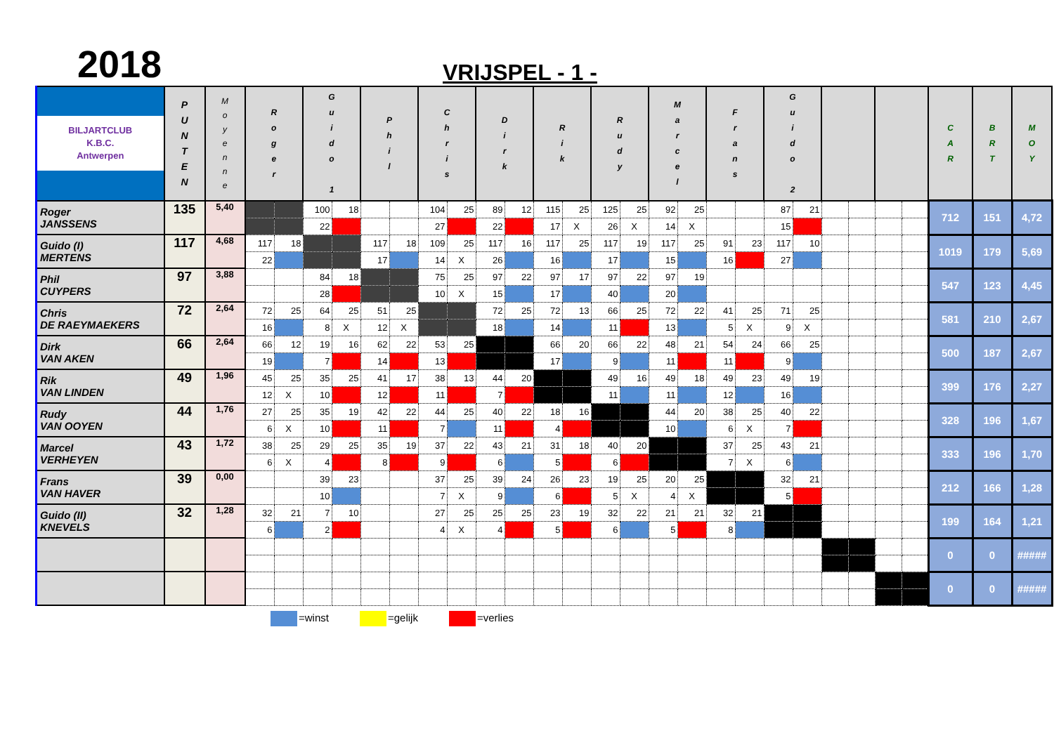2018
VRIJSPEL - 1 -
| BILJARTCLUB K.B.C. Antwerpen | P U N T E N | M o y e n n e | R o g e r | | G u i d o 1 | | P h i l | | C h r i s | | D i r k | | R i k | | R u d y | | M a r c e l | | F r a n s | | G u i d o 2 | | | | | | C A R | B R T | M O Y |
| --- | --- | --- | --- | --- | --- | --- | --- | --- | --- | --- | --- | --- | --- | --- | --- | --- | --- | --- | --- | --- | --- | --- | --- | --- | --- | --- | --- | --- | --- |
| Roger JANSSENS | 135 | 5,40 | | | 100 | 18 | | | 104 | 25 | 89 | 12 | 115 | 25 | 125 | 25 | 92 | 25 | | | 87 | 21 | | | | | 712 | 151 | 4,72 |
| | | | | | 22 | | | | 27 | | 22 | | 17 | X | 26 | X | 14 | X | | | 15 | | | | | | | | |
| Guido (I) MERTENS | 117 | 4,68 | 117 | 18 | | | 117 | 18 | 109 | 25 | 117 | 16 | 117 | 25 | 117 | 19 | 117 | 25 | 91 | 23 | 117 | 10 | | | | | 1019 | 179 | 5,69 |
| | | | 22 | | | | 17 | | 14 | X | 26 | | 16 | | 17 | | 15 | | 16 | | 27 | | | | | | | | |
| Phil CUYPERS | 97 | 3,88 | | | 84 | 18 | | | 75 | 25 | 97 | 22 | 97 | 17 | 97 | 22 | 97 | 19 | | | | | | | | | 547 | 123 | 4,45 |
| | | | | | 28 | | | | 10 | X | 15 | | 17 | | 40 | | 20 | | | | | | | | | | | | |
| Chris DE RAEYMAEKERS | 72 | 2,64 | 72 | 25 | 64 | 25 | 51 | 25 | | | 72 | 25 | 72 | 13 | 66 | 25 | 72 | 22 | 41 | 25 | 71 | 25 | | | | | 581 | 210 | 2,67 |
| | | | 16 | | 8 | X | 12 | X | | | 18 | | 14 | | 11 | | 13 | | 5 | X | 9 | X | | | | | | | |
| Dirk VAN AKEN | 66 | 2,64 | 66 | 12 | 19 | 16 | 62 | 22 | 53 | 25 | | | 66 | 20 | 66 | 22 | 48 | 21 | 54 | 24 | 66 | 25 | | | | | 500 | 187 | 2,67 |
| | | | 19 | | 7 | | 14 | | 13 | | | | 17 | | 9 | | 11 | | 11 | | 9 | | | | | | | | |
| Rik VAN LINDEN | 49 | 1,96 | 45 | 25 | 35 | 25 | 41 | 17 | 38 | 13 | 44 | 20 | | | 49 | 16 | 49 | 18 | 49 | 23 | 49 | 19 | | | | | 399 | 176 | 2,27 |
| | | | 12 | X | 10 | | 12 | | 11 | | 7 | | | | 11 | | 11 | | 12 | | 16 | | | | | | | | |
| Rudy VAN OOYEN | 44 | 1,76 | 27 | 25 | 35 | 19 | 42 | 22 | 44 | 25 | 40 | 22 | 18 | 16 | | | 44 | 20 | 38 | 25 | 40 | 22 | | | | | 328 | 196 | 1,67 |
| | | | 6 | X | 10 | | 11 | | 7 | | 11 | | 4 | | | | 10 | | 6 | X | 7 | | | | | | | | |
| Marcel VERHEYEN | 43 | 1,72 | 38 | 25 | 29 | 25 | 35 | 19 | 37 | 22 | 43 | 21 | 31 | 18 | 40 | 20 | | | 37 | 25 | 43 | 21 | | | | | 333 | 196 | 1,70 |
| | | | 6 | X | 4 | | 8 | | 9 | | 6 | | 5 | | 6 | | | | 7 | X | 6 | | | | | | | | |
| Frans VAN HAVER | 39 | 0,00 | | | 39 | 23 | | | 37 | 25 | 39 | 24 | 26 | 23 | 19 | 25 | 20 | 25 | | | 32 | 21 | | | | | 212 | 166 | 1,28 |
| | | | | | 10 | | | | 7 | X | 9 | | 6 | | 5 | X | 4 | X | | | 5 | | | | | | | | |
| Guido (II) KNEVELS | 32 | 1,28 | 32 | 21 | 7 | 10 | | | 27 | 25 | 25 | 25 | 23 | 19 | 32 | 22 | 21 | 21 | 32 | 21 | | | | | | | 199 | 164 | 1,21 |
| | | | 6 | | 2 | | | | 4 | X | 4 | | 5 | | 6 | | 5 | | 8 | | | | | | | | | | |
| | | | | | | | | | | | | | | | | | | | | | | | | | | | 0 | 0 | ##### |
| | | | | | | | | | | | | | | | | | | | | | | | | | | | 0 | 0 | ##### |
=winst =gelijk =verlies